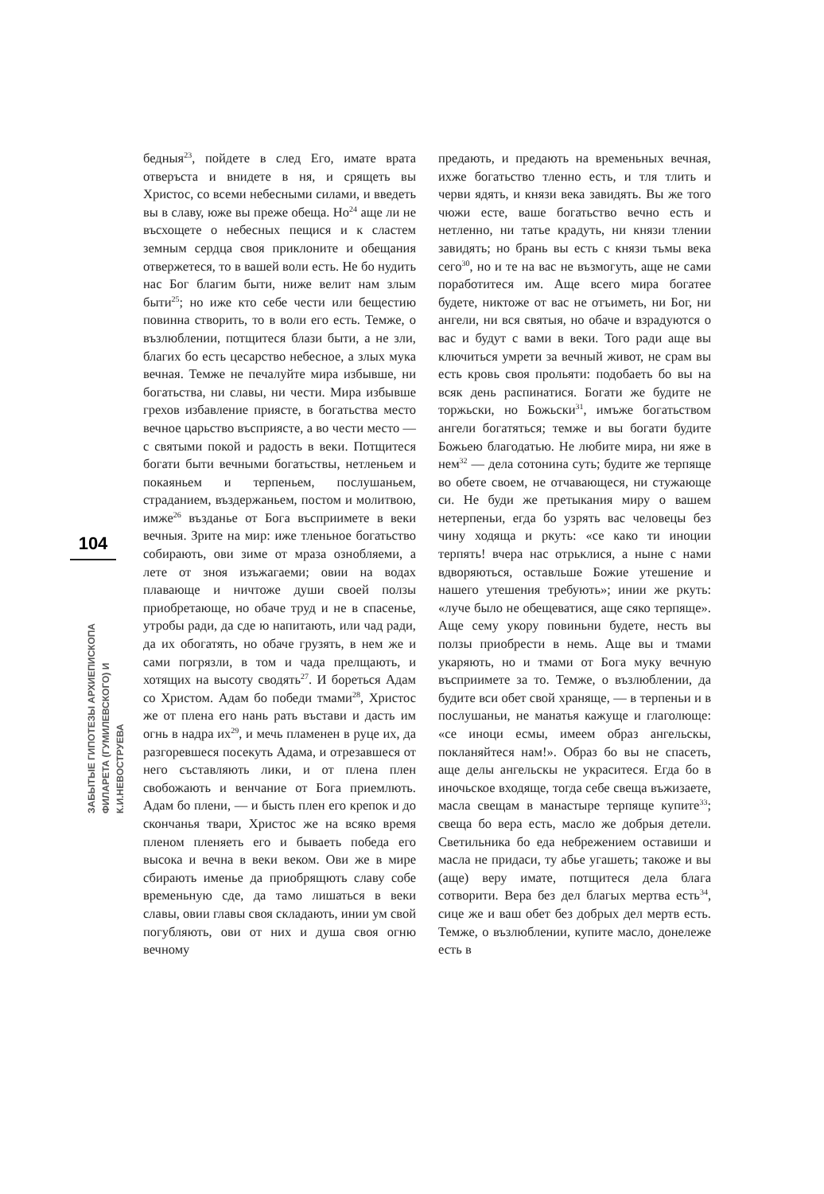104
ЗАБЫТЫЕ ГИПОТЕЗЫ АРХИЕПИСКОПА
ФИЛАРЕТА (ГУМИЛЕВСКОГО) И К.И.НЕВОСТРУЕВА
бедныя<sup>23</sup>, пойдете в след Его, имате врата отверъста и внидете в ня, и срящеть вы Христос, со всеми небесными силами, и введеть вы в славу, юже вы преже обеща. Но<sup>24</sup> аще ли не въсхощете о небесных пещися и к сластем земным сердца своя приклоните и обещания отвержетеся, то в вашей воли есть. Не бо нудить нас Бог благим быти, ниже велит нам злым быти<sup>25</sup>; но иже кто себе чести или бещестию повинна створить, то в воли его есть. Темже, о възлюблении, потщитеся блази быти, а не зли, благих бо есть цесарство небесное, а злых мука вечная. Темже не печалуйте мира избывше, ни богатьства, ни славы, ни чести. Мира избывше грехов избавление приясте, в богатьства место вечное царьство въсприясте, а во чести место — с святыми покой и радость в веки. Потщитеся богати быти вечными богатьствы, нетленьем и покаяньем и терпеньем, послушаньем, страданием, въздержаньем, постом и молитвою, имже<sup>26</sup> възданье от Бога въсприимете в веки вечныя. Зрите на мир: иже тленьное богатьство собирають, ови зиме от мраза ознобляеми, а лете от зноя изъжагаеми; овии на водах плавающе и ничтоже души своей ползы приобретающе, но обаче труд и не в спасенье, утробы ради, да сде ю напитають, или чад ради, да их обогатять, но обаче грузять, в нем же и сами погрязли, в том и чада прелщають, и хотящих на высоту сводять<sup>27</sup>. И бореться Адам со Христом. Адам бо победи тмами<sup>28</sup>, Христос же от плена его нань рать въстави и дасть им огнь в надра их<sup>29</sup>, и мечь пламенен в руце их, да разгоревшеся посекуть Адама, и отрезавшеся от него съставляють лики, и от плена плен свобожають и венчание от Бога приемлють. Адам бо плени, — и бысть плен его крепок и до скончанья твари, Христос же на всяко время пленом пленяеть его и бываеть победа его высока и вечна в веки веком. Ови же в мире сбирають именье да приобрящють славу собе временьную сде, да тамо лишаться в веки славы, овии главы своя складають, инии ум свой погубляють, ови от них и душа своя огню вечному
предають, и предають на временьных вечная, ихже богатьство тленно есть, и тля тлить и черви ядять, и князи века завидять. Вы же того чюжи есте, ваше богатьство вечно есть и нетленно, ни татье крадуть, ни князи тлении завидять; но брань вы есть с князи тьмы века сего<sup>30</sup>, но и те на вас не възмогуть, аще не сами поработитеся им. Аще всего мира богатее будете, никтоже от вас не отъиметь, ни Бог, ни ангели, ни вся святыя, но обаче и взрадуются о вас и будут с вами в веки. Того ради аще вы ключиться умрети за вечный живот, не срам вы есть кровь своя прольяти: подобаеть бо вы на всяк день распинатися. Богати же будите не торжьски, но Божьски<sup>31</sup>, имъже богатьством ангели богатяться; темже и вы богати будите Божьею благодатью. Не любите мира, ни яже в нем<sup>32</sup> — дела сотонина суть; будите же терпяще во обете своем, не отчавающеся, ни стужающе си. Не буди же претыкания миру о вашем нетерпеньи, егда бо узрять вас человецы без чину ходяща и ркуть: «се како ти иноции терпять! вчера нас отрьклися, а ныне с нами вдворяються, оставльше Божие утешение и нашего утешения требують»; инии же ркуть: «луче было не обещеватися, аще сяко терпяще». Аще сему укору повиньни будете, несть вы ползы приобрести в немь. Аще вы и тмами укаряють, но и тмами от Бога муку вечную въсприимете за то. Темже, о възлюблении, да будите вси обет свой храняще, — в терпеньи и в послушаньи, не манатья кажуще и глаголюще: «се иноци есмы, имеем образ ангельскы, покланяйтеся нам!». Образ бо вы не спасеть, аще делы ангельскы не украситеся. Егда бо в иночьское входяще, тогда себе свеща въжизаете, масла свещам в манастыре терпяще купите<sup>33</sup>; свеща бо вера есть, масло же добрыя детели. Светильника бо еда небрежением оставиши и масла не придаси, ту абье угашеть; такоже и вы (аще) веру имате, потщитеся дела блага сотворити. Вера без дел благых мертва есть<sup>34</sup>, сице же и ваш обет без добрых дел мертв есть. Темже, о възлюблении, купите масло, донележе есть в